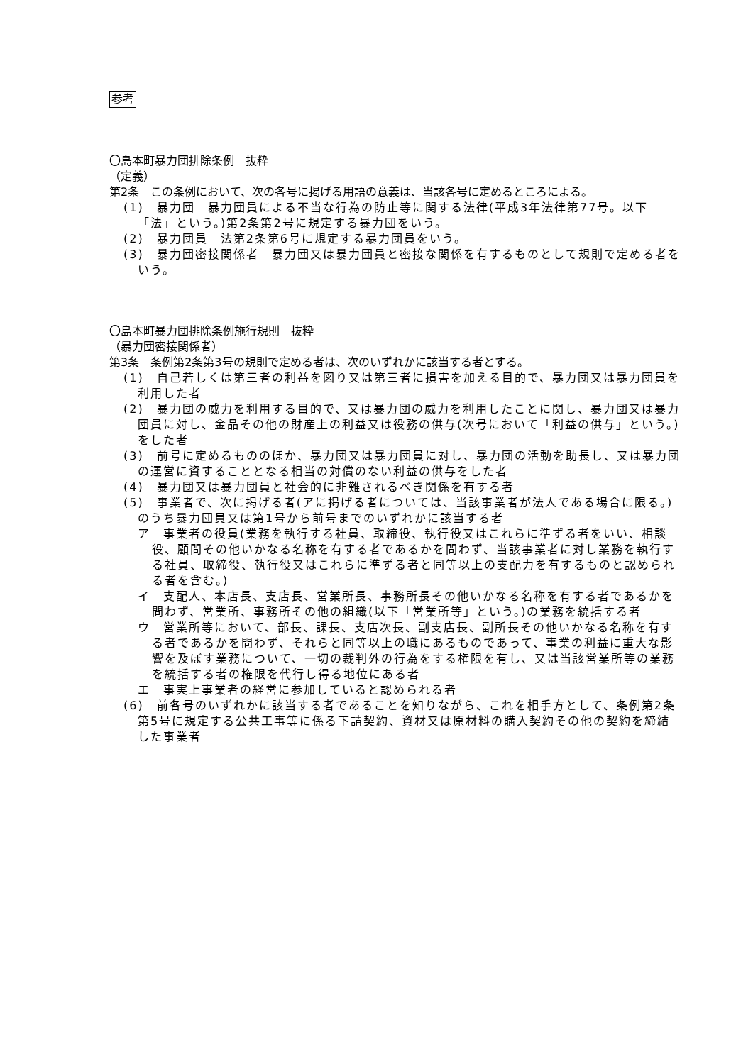参考
〇島本町暴力団排除条例　抜粋
（定義）
第2条　この条例において、次の各号に掲げる用語の意義は、当該各号に定めるところによる。
(1)　暴力団　暴力団員による不当な行為の防止等に関する法律(平成3年法律第77号。以下「法」という。)第2条第2号に規定する暴力団をいう。
(2)　暴力団員　法第2条第6号に規定する暴力団員をいう。
(3)　暴力団密接関係者　暴力団又は暴力団員と密接な関係を有するものとして規則で定める者をいう。
〇島本町暴力団排除条例施行規則　抜粋
（暴力団密接関係者）
第3条　条例第2条第3号の規則で定める者は、次のいずれかに該当する者とする。
(1)　自己若しくは第三者の利益を図り又は第三者に損害を加える目的で、暴力団又は暴力団員を利用した者
(2)　暴力団の威力を利用する目的で、又は暴力団の威力を利用したことに関し、暴力団又は暴力団員に対し、金品その他の財産上の利益又は役務の供与(次号において「利益の供与」という。)をした者
(3)　前号に定めるもののほか、暴力団又は暴力団員に対し、暴力団の活動を助長し、又は暴力団の運営に資することとなる相当の対償のない利益の供与をした者
(4)　暴力団又は暴力団員と社会的に非難されるべき関係を有する者
(5)　事業者で、次に掲げる者(アに掲げる者については、当該事業者が法人である場合に限る。)のうち暴力団員又は第1号から前号までのいずれかに該当する者
ア　事業者の役員(業務を執行する社員、取締役、執行役又はこれらに準ずる者をいい、相談役、顧問その他いかなる名称を有する者であるかを問わず、当該事業者に対し業務を執行する社員、取締役、執行役又はこれらに準ずる者と同等以上の支配力を有するものと認められる者を含む。)
イ　支配人、本店長、支店長、営業所長、事務所長その他いかなる名称を有する者であるかを問わず、営業所、事務所その他の組織(以下「営業所等」という。)の業務を統括する者
ウ　営業所等において、部長、課長、支店次長、副支店長、副所長その他いかなる名称を有する者であるかを問わず、それらと同等以上の職にあるものであって、事業の利益に重大な影響を及ぼす業務について、一切の裁判外の行為をする権限を有し、又は当該営業所等の業務を統括する者の権限を代行し得る地位にある者
エ　事実上事業者の経営に参加していると認められる者
(6)　前各号のいずれかに該当する者であることを知りながら、これを相手方として、条例第2条第5号に規定する公共工事等に係る下請契約、資材又は原材料の購入契約その他の契約を締結した事業者